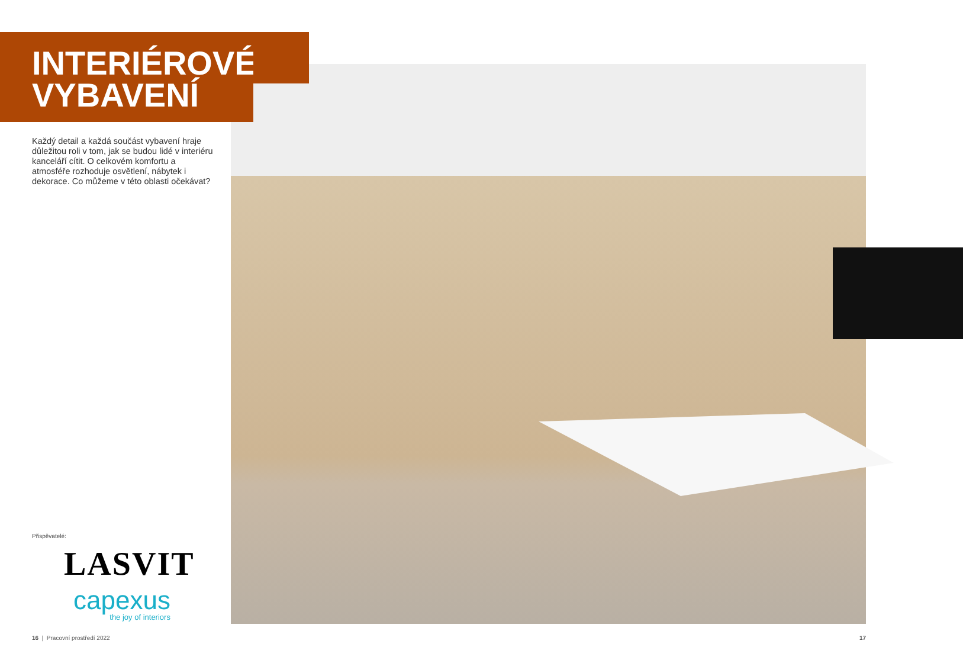INTERIÉROVÉ
VYBAVENÍ
Každý detail a každá součást vybavení hraje důležitou roli v tom, jak se budou lidé v interiéru kanceláří cítit. O celkovém komfortu a atmosféře rozhoduje osvětlení, nábytek i dekorace. Co můžeme v této oblasti očekávat?
Přispěvatelé:
LASVIT
capexus
the joy of interiors
16 | Pracovní prostředí 2022 17